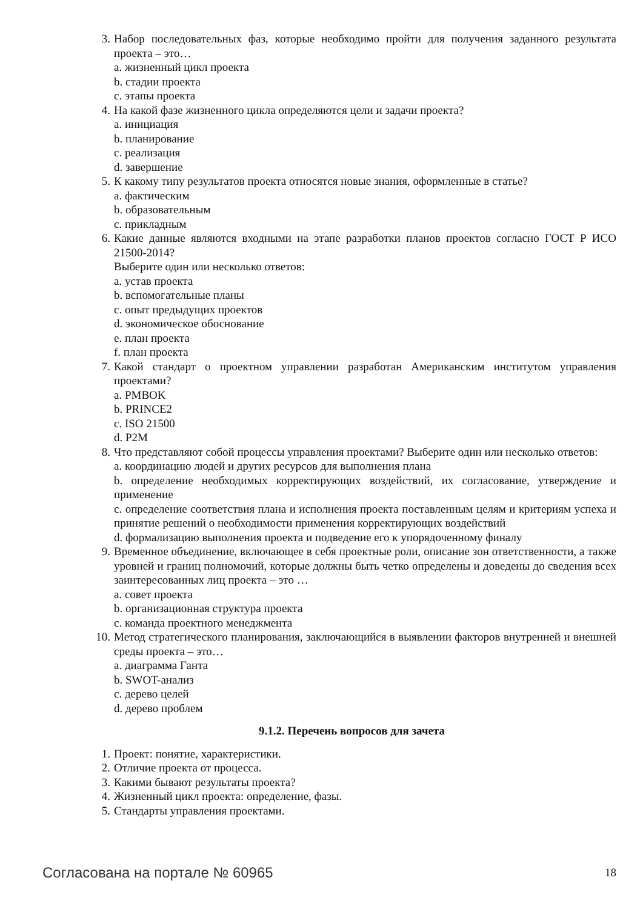3. Набор последовательных фаз, которые необходимо пройти для получения заданного результата проекта – это…
a. жизненный цикл проекта
b. стадии проекта
c. этапы проекта
4. На какой фазе жизненного цикла определяются цели и задачи проекта?
a. инициация
b. планирование
c. реализация
d. завершение
5. К какому типу результатов проекта относятся новые знания, оформленные в статье?
a. фактическим
b. образовательным
c. прикладным
6. Какие данные являются входными на этапе разработки планов проектов согласно ГОСТ Р ИСО 21500-2014?
Выберите один или несколько ответов:
a. устав проекта
b. вспомогательные планы
c. опыт предыдущих проектов
d. экономическое обоснование
e. план проекта
f. план проекта
7. Какой стандарт о проектном управлении разработан Американским институтом управления проектами?
a. PMBOK
b. PRINCE2
c. ISO 21500
d. P2M
8. Что представляют собой процессы управления проектами? Выберите один или несколько ответов:
a. координацию людей и других ресурсов для выполнения плана
b. определение необходимых корректирующих воздействий, их согласование, утверждение и применение
c. определение соответствия плана и исполнения проекта поставленным целям и критериям успеха и принятие решений о необходимости применения корректирующих воздействий
d. формализацию выполнения проекта и подведение его к упорядоченному финалу
9. Временное объединение, включающее в себя проектные роли, описание зон ответственности, а также уровней и границ полномочий, которые должны быть четко определены и доведены до сведения всех заинтересованных лиц проекта – это …
a. совет проекта
b. организационная структура проекта
c. команда проектного менеджмента
10. Метод стратегического планирования, заключающийся в выявлении факторов внутренней и внешней среды проекта – это…
a. диаграмма Ганта
b. SWOT-анализ
c. дерево целей
d. дерево проблем
9.1.2. Перечень вопросов для зачета
1. Проект: понятие, характеристики.
2. Отличие проекта от процесса.
3. Какими бывают результаты проекта?
4. Жизненный цикл проекта: определение, фазы.
5. Стандарты управления проектами.
Согласована на портале № 60965 18